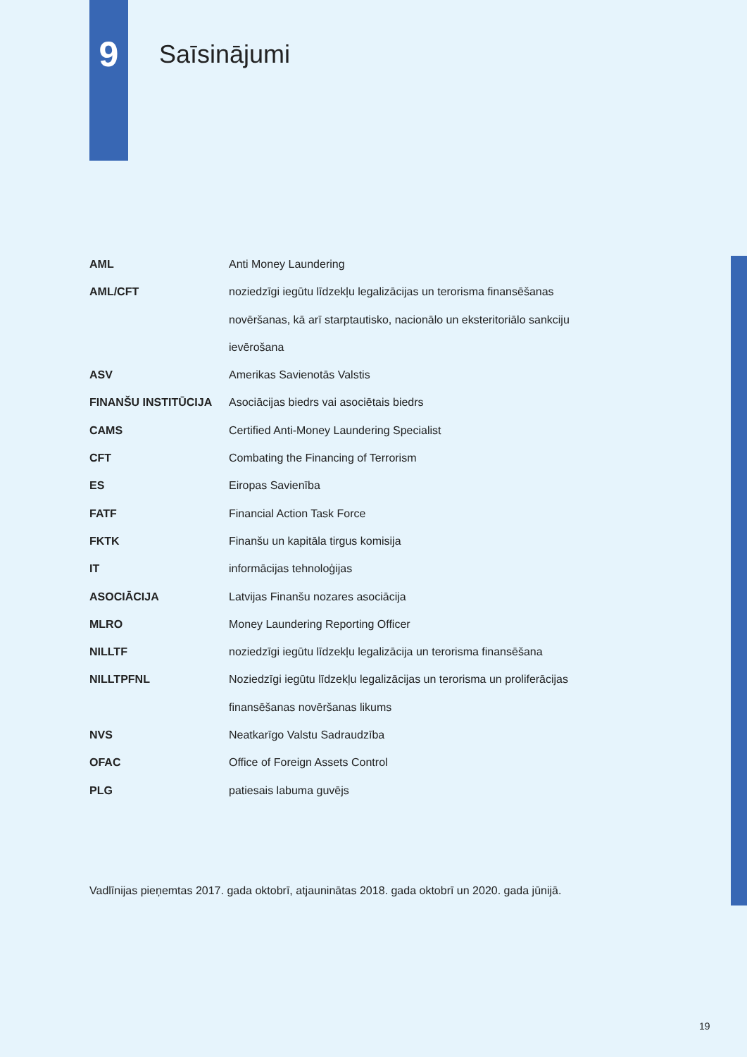9
Saīsinājumi
| AML | Anti Money Laundering |
| AML/CFT | noziedzīgi iegūtu līdzekļu legalizācijas un terorisma finansēšanas novēršanas, kā arī starptautisko, nacionālo un eksteritoriālo sankciju ievērošana |
| ASV | Amerikas Savienotās Valstis |
| FINANŠU INSTITŪCIJA | Asociācijas biedrs vai asociētais biedrs |
| CAMS | Certified Anti-Money Laundering Specialist |
| CFT | Combating the Financing of Terrorism |
| ES | Eiropas Savienība |
| FATF | Financial Action Task Force |
| FKTK | Finanšu un kapitāla tirgus komisija |
| IT | informācijas tehnoloģijas |
| ASOCIĀCIJA | Latvijas Finanšu nozares asociācija |
| MLRO | Money Laundering Reporting Officer |
| NILLTF | noziedzīgi iegūtu līdzekļu legalizācija un terorisma finansēšana |
| NILLTPFNL | Noziedzīgi iegūtu līdzekļu legalizācijas un terorisma un proliferācijas finansēšanas novēršanas likums |
| NVS | Neatkarīgo Valstu Sadraudzība |
| OFAC | Office of Foreign Assets Control |
| PLG | patiesais labuma guvējs |
Vadlīnijas pieņemtas 2017. gada oktobrī, atjauninātas 2018. gada oktobrī un 2020. gada jūnijā.
19